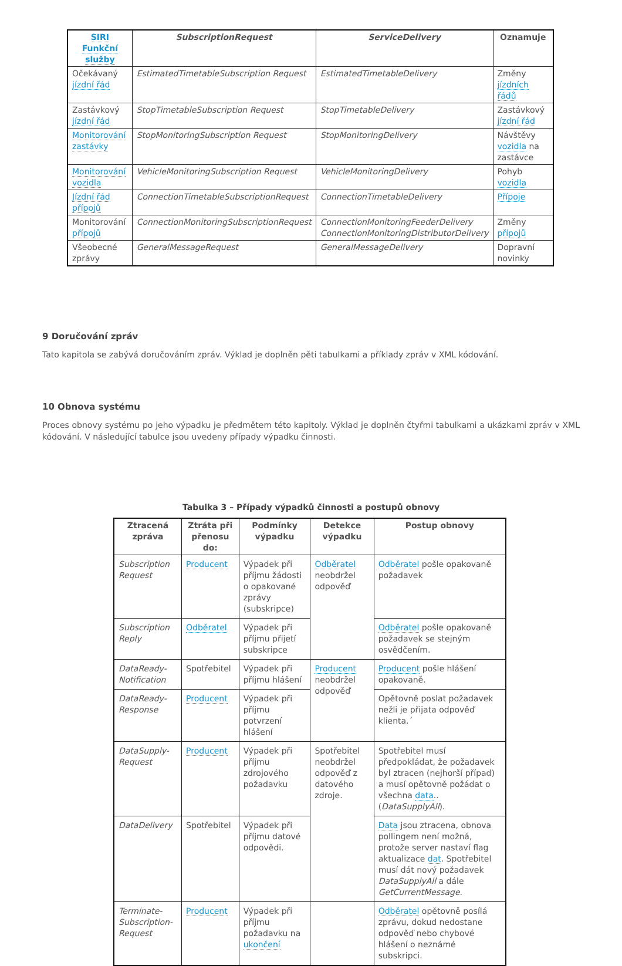| SIRI Funkční služby | SubscriptionRequest | ServiceDelivery | Oznamuje |
| --- | --- | --- | --- |
| Očekávaný jízdní řád | EstimatedTimetableSubscription Request | EstimatedTimetableDelivery | Změny jízdních řádů |
| Zastávkový jízdní řád | StopTimetableSubscription Request | StopTimetableDelivery | Zastávkový jízdní řád |
| Monitorování zastávky | StopMonitoringSubscription Request | StopMonitoringDelivery | Návštěvy vozidla na zastávce |
| Monitorování vozidla | VehicleMonitoringSubscription Request | VehicleMonitoringDelivery | Pohyb vozidla |
| Jízdní řád přípojů | ConnectionTimetableSubscriptionRequest | ConnectionTimetableDelivery | Přípoje |
| Monitorování přípojů | ConnectionMonitoringSubscriptionRequest | ConnectionMonitoringFeederDelivery ConnectionMonitoringDistributorDelivery | Změny přípojů |
| Všeobecné zprávy | GeneralMessageRequest | GeneralMessageDelivery | Dopravní novinky |
9 Doručování zpráv
Tato kapitola se zabývá doručováním zpráv. Výklad je doplněn pěti tabulkami a příklady zpráv v XML kódování.
10 Obnova systému
Proces obnovy systému po jeho výpadku je předmětem této kapitoly. Výklad je doplněn čtyřmi tabulkami a ukázkami zpráv v XML kódování. V následující tabulce jsou uvedeny případy výpadku činnosti.
Tabulka 3 – Případy výpadků činnosti a postupů obnovy
| Ztracená zpráva | Ztráta při přenosu do: | Podmínky výpadku | Detekce výpadku | Postup obnovy |
| --- | --- | --- | --- | --- |
| Subscription Request | Producent | Výpadek při příjmu žádosti o opakované zprávy (subskripce) | Odběratel neobdržel odpověď | Odběratel pošle opakovaně požadavek |
| Subscription Reply | Odběratel | Výpadek při příjmu přijetí subskripce | | Odběratel pošle opakovaně požadavek se stejným osvědčením. |
| DataReady-Notification | Spotřebitel | Výpadek při příjmu hlášení | Producent neobdržel odpověď | Producent pošle hlášení opakovaně. |
| DataReady-Response | Producent | Výpadek při příjmu potvrzení hlášení | | Opětovně poslat požadavek nežli je přijata odpověď klienta.´ |
| DataSupply-Request | Producent | Výpadek při příjmu zdrojového požadavku | Spotřebitel neobdržel odpověď z datového zdroje. | Spotřebitel musí předpokládat, že požadavek byl ztracen (nejhorší případ) a musí opětovně požádat o všechna data .. ( DataSupplyAll ). |
| DataDelivery | Spotřebitel | Výpadek při příjmu datové odpovědi. | | Data jsou ztracena, obnova pollingem není možná, protože server nastaví flag aktualizace dat . Spotřebitel musí dát nový požadavek DataSupplyAll a dále GetCurrentMessage . |
| Terminate-Subscription-Request | Producent | Výpadek při příjmu požadavku na ukončení | | Odběratel opětovně posílá zprávu, dokud nedostane odpověď nebo chybové hlášení o neznámé subskripci. |